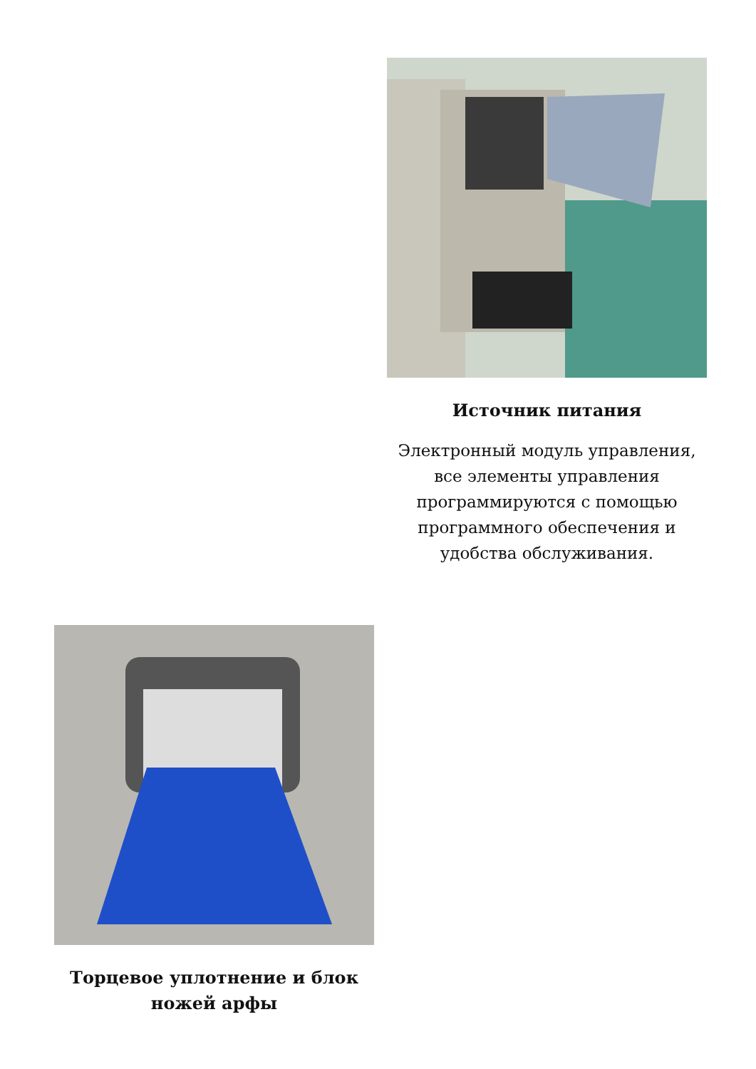Источник питания
Электронный модуль управления, все элементы управления программируются с помощью программного обеспечения и удобства обслуживания.
Торцевое уплотнение и блок ножей арфы